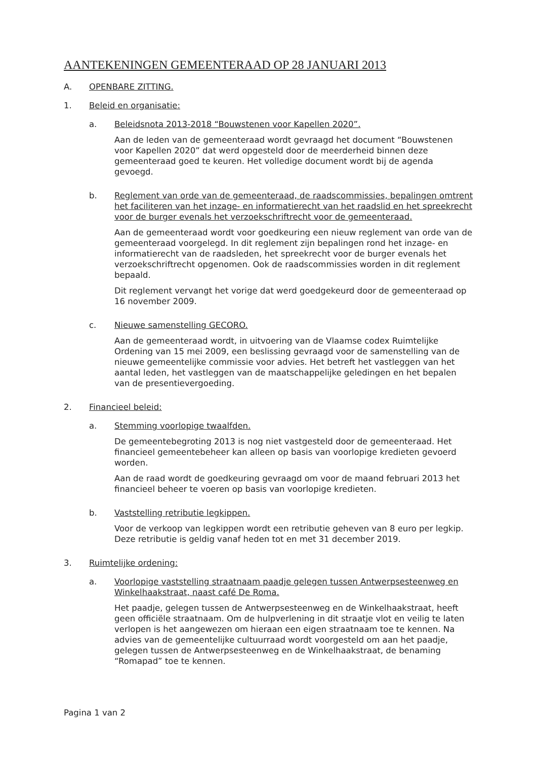AANTEKENINGEN GEMEENTERAAD OP 28 JANUARI 2013
A. OPENBARE ZITTING.
1. Beleid en organisatie:
a. Beleidsnota 2013-2018 “Bouwstenen voor Kapellen 2020”.
Aan de leden van de gemeenteraad wordt gevraagd het document “Bouwstenen voor Kapellen 2020” dat werd opgesteld door de meerderheid binnen deze gemeenteraad goed te keuren. Het volledige document wordt bij de agenda gevoegd.
b. Reglement van orde van de gemeenteraad, de raadscommissies, bepalingen omtrent het faciliteren van het inzage- en informatierecht van het raadslid en het spreekrecht voor de burger evenals het verzoekschriftrecht voor de gemeenteraad.
Aan de gemeenteraad wordt voor goedkeuring een nieuw reglement van orde van de gemeenteraad voorgelegd. In dit reglement zijn bepalingen rond het inzage- en informatierecht van de raadsleden, het spreekrecht voor de burger evenals het verzoekschriftrecht opgenomen. Ook de raadscommissies worden in dit reglement bepaald.
Dit reglement vervangt het vorige dat werd goedgekeurd door de gemeenteraad op 16 november 2009.
c. Nieuwe samenstelling GECORO.
Aan de gemeenteraad wordt, in uitvoering van de Vlaamse codex Ruimtelijke Ordening van 15 mei 2009, een beslissing gevraagd voor de samenstelling van de nieuwe gemeentelijke commissie voor advies. Het betreft het vastleggen van het aantal leden, het vastleggen van de maatschappelijke geledingen en het bepalen van de presentievergoeding.
2. Financieel beleid:
a. Stemming voorlopige twaalfden.
De gemeentebegroting 2013 is nog niet vastgesteld door de gemeenteraad. Het financieel gemeentebeheer kan alleen op basis van voorlopige kredieten gevoerd worden.
Aan de raad wordt de goedkeuring gevraagd om voor de maand februari 2013 het financieel beheer te voeren op basis van voorlopige kredieten.
b. Vaststelling retributie legkippen.
Voor de verkoop van legkippen wordt een retributie geheven van 8 euro per legkip.
Deze retributie is geldig vanaf heden tot en met 31 december 2019.
3. Ruimtelijke ordening:
a. Voorlopige vaststelling straatnaam paadje gelegen tussen Antwerpsesteenweg en Winkelhaakstraat, naast café De Roma.
Het paadje, gelegen tussen de Antwerpsesteenweg en de Winkelhaakstraat, heeft geen officiële straatnaam. Om de hulpverlening in dit straatje vlot en veilig te laten verlopen is het aangewezen om hieraan een eigen straatnaam toe te kennen. Na advies van de gemeentelijke cultuurraad wordt voorgesteld om aan het paadje, gelegen tussen de Antwerpsesteenweg en de Winkelhaakstraat, de benaming “Romapad” toe te kennen.
Pagina 1 van 2